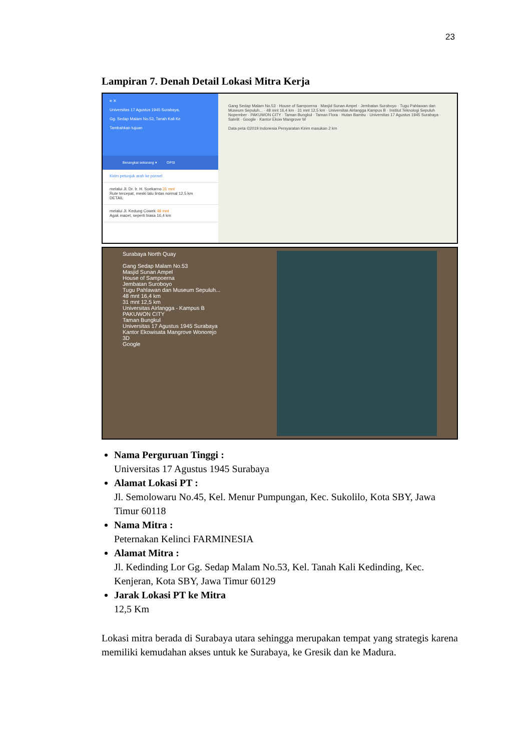23
Lampiran 7. Denah Detail Lokasi Mitra Kerja
≡ ✕
Universitas 17 Agustus 1945 Surabaya,
Gg. Sedap Malam No.53, Tanah Kali Ke
Tambahkan tujuan
Berangkat sekarang ▾ OPSI
Kirim petunjuk arah ke ponsel
melalui Jl. Dr. Ir. H. Soekarno 31 mnt
Rute tercepat, meski lalu lintas normal 12,5 km
DETAIL
melalui Jl. Kedung Cowek 48 mnt
Agak macet, seperti biasa 16,4 km
Gang Sedap Malam No.53 · House of Sampoerna · Masjid Sunan Ampel · Jembatan Suroboyo · Tugu Pahlawan dan Museum Sepuluh... · 48 mnt 16,4 km · 31 mnt 12,5 km · Universitas Airlangga Kampus B · Institut Teknologi Sepuluh Nopember · PAKUWON CITY · Taman Bungkul · Taman Flora · Hutan Bambu · Universitas 17 Agustus 1945 Surabaya · Satelit · Google · Kantor Ekow Mangrove W
Data peta ©2019 Indonesia Persyaratan Kirim masukan 2 km
Surabaya North Quay
Gang Sedap Malam No.53
Masjid Sunan Ampel
House of Sampoerna
Jembatan Suroboyo
Tugu Pahlawan dan Museum Sepuluh...
48 mnt 16,4 km
31 mnt 12,5 km
Universitas Airlangga - Kampus B
PAKUWON CITY
Taman Bungkul
Universitas 17 Agustus 1945 Surabaya
Kantor Ekowisata Mangrove Wonorejo
3D
Google
Nama Perguruan Tinggi :
Universitas 17 Agustus 1945 Surabaya
Alamat Lokasi PT :
Jl. Semolowaru No.45, Kel. Menur Pumpungan, Kec. Sukolilo, Kota SBY, Jawa Timur 60118
Nama Mitra :
Peternakan Kelinci FARMINESIA
Alamat Mitra :
Jl. Kedinding Lor Gg. Sedap Malam No.53, Kel. Tanah Kali Kedinding, Kec. Kenjeran, Kota SBY, Jawa Timur 60129
Jarak Lokasi PT ke Mitra
12,5 Km
Lokasi mitra berada di Surabaya utara sehingga merupakan tempat yang strategis karena memiliki kemudahan akses untuk ke Surabaya, ke Gresik dan ke Madura.